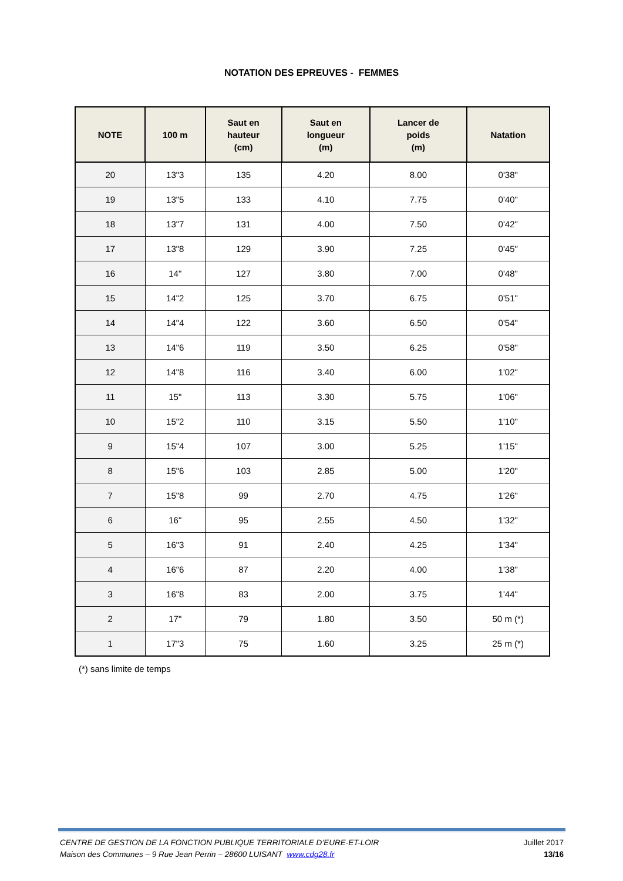NOTATION DES EPREUVES - FEMMES
| NOTE | 100 m | Saut en hauteur (cm) | Saut en longueur (m) | Lancer de poids (m) | Natation |
| --- | --- | --- | --- | --- | --- |
| 20 | 13"3 | 135 | 4.20 | 8.00 | 0'38" |
| 19 | 13"5 | 133 | 4.10 | 7.75 | 0'40" |
| 18 | 13"7 | 131 | 4.00 | 7.50 | 0'42" |
| 17 | 13"8 | 129 | 3.90 | 7.25 | 0'45" |
| 16 | 14" | 127 | 3.80 | 7.00 | 0'48" |
| 15 | 14"2 | 125 | 3.70 | 6.75 | 0'51" |
| 14 | 14"4 | 122 | 3.60 | 6.50 | 0'54" |
| 13 | 14"6 | 119 | 3.50 | 6.25 | 0'58" |
| 12 | 14"8 | 116 | 3.40 | 6.00 | 1'02" |
| 11 | 15" | 113 | 3.30 | 5.75 | 1'06" |
| 10 | 15"2 | 110 | 3.15 | 5.50 | 1'10" |
| 9 | 15"4 | 107 | 3.00 | 5.25 | 1'15" |
| 8 | 15"6 | 103 | 2.85 | 5.00 | 1'20" |
| 7 | 15"8 | 99 | 2.70 | 4.75 | 1'26" |
| 6 | 16" | 95 | 2.55 | 4.50 | 1'32" |
| 5 | 16"3 | 91 | 2.40 | 4.25 | 1'34" |
| 4 | 16"6 | 87 | 2.20 | 4.00 | 1'38" |
| 3 | 16"8 | 83 | 2.00 | 3.75 | 1'44" |
| 2 | 17" | 79 | 1.80 | 3.50 | 50 m (*) |
| 1 | 17"3 | 75 | 1.60 | 3.25 | 25 m (*) |
(*) sans limite de temps
CENTRE DE GESTION DE LA FONCTION PUBLIQUE TERRITORIALE D’EURE-ET-LOIR
Maison des Communes – 9 Rue Jean Perrin – 28600 LUISANT www.cdg28.fr
Juillet 2017
13/16